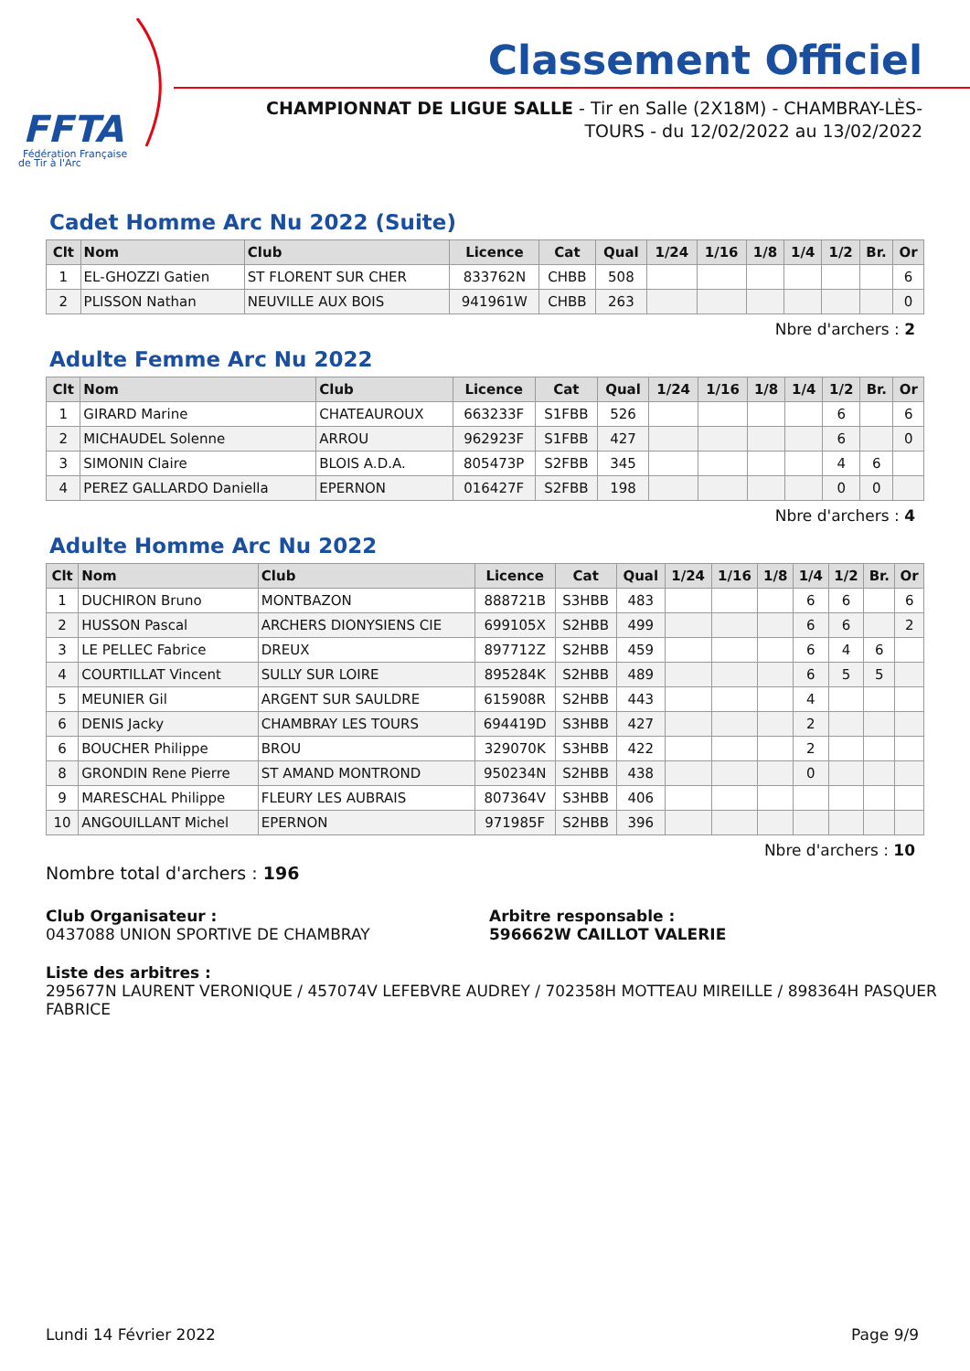FFTA
Fédération Française
de Tir à l'Arc
Classement Officiel
CHAMPIONNAT DE LIGUE SALLE - Tir en Salle (2X18M) - CHAMBRAY-LÈS-TOURS - du 12/02/2022 au 13/02/2022
Cadet Homme Arc Nu 2022 (Suite)
| Clt | Nom | Club | Licence | Cat | Qual | 1/24 | 1/16 | 1/8 | 1/4 | 1/2 | Br. | Or |
| --- | --- | --- | --- | --- | --- | --- | --- | --- | --- | --- | --- | --- |
| 1 | EL-GHOZZI Gatien | ST FLORENT SUR CHER | 833762N | CHBB | 508 | | | | | | | 6 |
| 2 | PLISSON Nathan | NEUVILLE AUX BOIS | 941961W | CHBB | 263 | | | | | | | 0 |
Nbre d'archers : 2
Adulte Femme Arc Nu 2022
| Clt | Nom | Club | Licence | Cat | Qual | 1/24 | 1/16 | 1/8 | 1/4 | 1/2 | Br. | Or |
| --- | --- | --- | --- | --- | --- | --- | --- | --- | --- | --- | --- | --- |
| 1 | GIRARD Marine | CHATEAUROUX | 663233F | S1FBB | 526 | | | | | 6 | | 6 |
| 2 | MICHAUDEL Solenne | ARROU | 962923F | S1FBB | 427 | | | | | 6 | | 0 |
| 3 | SIMONIN Claire | BLOIS A.D.A. | 805473P | S2FBB | 345 | | | | | 4 | 6 | |
| 4 | PEREZ GALLARDO Daniella | EPERNON | 016427F | S2FBB | 198 | | | | | 0 | 0 | |
Nbre d'archers : 4
Adulte Homme Arc Nu 2022
| Clt | Nom | Club | Licence | Cat | Qual | 1/24 | 1/16 | 1/8 | 1/4 | 1/2 | Br. | Or |
| --- | --- | --- | --- | --- | --- | --- | --- | --- | --- | --- | --- | --- |
| 1 | DUCHIRON Bruno | MONTBAZON | 888721B | S3HBB | 483 | | | | 6 | 6 | | 6 |
| 2 | HUSSON Pascal | ARCHERS DIONYSIENS CIE | 699105X | S2HBB | 499 | | | | 6 | 6 | | 2 |
| 3 | LE PELLEC Fabrice | DREUX | 897712Z | S2HBB | 459 | | | | 6 | 4 | 6 | |
| 4 | COURTILLAT Vincent | SULLY SUR LOIRE | 895284K | S2HBB | 489 | | | | 6 | 5 | 5 | |
| 5 | MEUNIER Gil | ARGENT SUR SAULDRE | 615908R | S2HBB | 443 | | | | 4 | | | |
| 6 | DENIS Jacky | CHAMBRAY LES TOURS | 694419D | S3HBB | 427 | | | | 2 | | | |
| 6 | BOUCHER Philippe | BROU | 329070K | S3HBB | 422 | | | | 2 | | | |
| 8 | GRONDIN Rene Pierre | ST AMAND MONTROND | 950234N | S2HBB | 438 | | | | 0 | | | |
| 9 | MARESCHAL Philippe | FLEURY LES AUBRAIS | 807364V | S3HBB | 406 | | | | | | | |
| 10 | ANGOUILLANT Michel | EPERNON | 971985F | S2HBB | 396 | | | | | | | |
Nbre d'archers : 10
Nombre total d'archers : 196
Club Organisateur :
0437088 UNION SPORTIVE DE CHAMBRAY
Arbitre responsable :
596662W CAILLOT VALERIE
Liste des arbitres :
295677N LAURENT VERONIQUE / 457074V LEFEBVRE AUDREY / 702358H MOTTEAU MIREILLE / 898364H PASQUER FABRICE
Lundi 14 Février 2022 Page 9/9